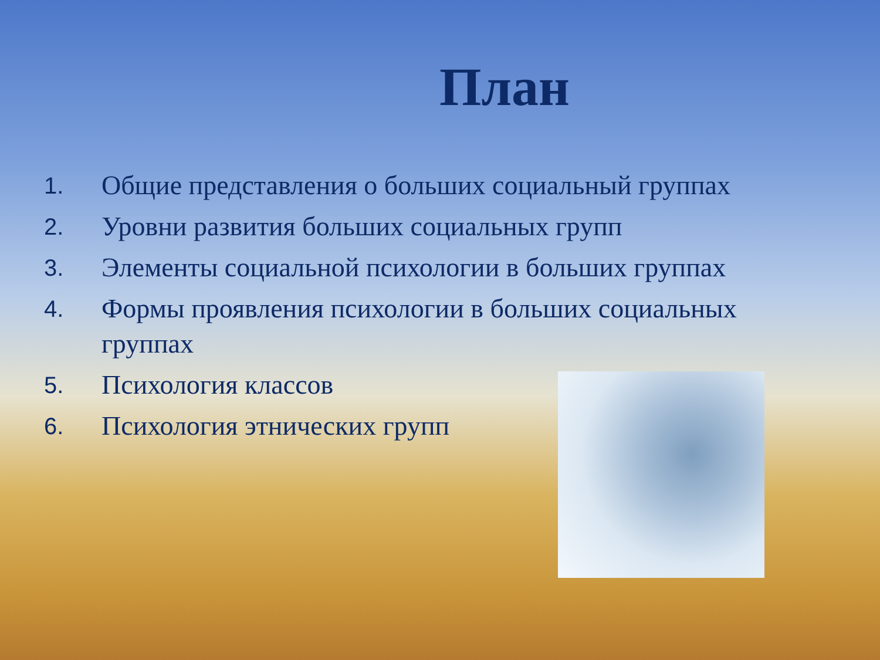План
1. Общие представления о больших социальный группах
2. Уровни развития больших социальных групп
3. Элементы социальной психологии в больших группах
4. Формы проявления психологии в больших социальных группах
5. Психология классов
6. Психология этнических групп